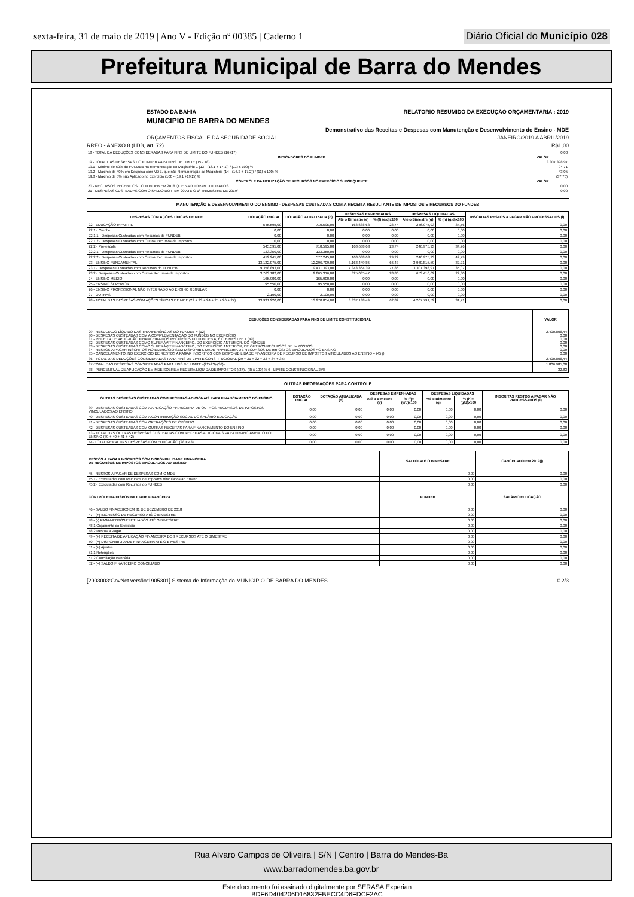sexta-feira, 31 de maio de 2019 | Ano V - Edição nº 00385 | Caderno 1 Diário Oficial do Município 028
Prefeitura Municipal de Barra do Mendes
ESTADO DA BAHIA RELATÓRIO RESUMIDO DA EXECUÇÃO ORÇAMENTÁRIA : 2019
MUNICIPIO DE BARRA DO MENDES
Demonstrativo das Receitas e Despesas com Manutenção e Desenvolvimento do Ensino - MDE
ORÇAMENTOS FISCAL E DA SEGURIDADE SOCIAL JANEIRO/2019 A ABRIL/2019
RREO - ANEXO 8 (LDB, art. 72) R$1,00
| 18 - TOTAL DA DEDUÇÕES CONSIDERADAS PARA FINS DE LIMITE DO FUNDEB (16+17) | 0,00 |
| INDICADORES DO FUNDEB | VALOR |
| --- | --- |
| 19 - TOTAL DAS DESPESAS DO FUNDEB PARA FINS DE LIMITE (15 - 18) | 3.307.398,97 |
| 19.1 - Mínimo de 60% do FUNDEB na Remuneração do Magistério 1 (13 - (16.1 + 17.1)) / (11) x 100) % | 94,71 |
| 19.2 - Máximo de 40% em Despesa com MDE, que não Remuneração do Magistério (14 - (16.2 + 17.2)) / (11) x 100) % | 43,05 |
| 19.3 - Máximo de 5% não Aplicado no Exercício (100 - (19.1 +19.2)) % | (37,76) |
| CONTROLE DA UTILIZAÇÃO DE RECURSOS NO EXERCÍCIO SUBSEQUENTE | VALOR |
| 20 - RECURSOS RECEBIDOS DO FUNDEB EM 2018 QUE NAO FORAM UTILIZADOS | 0,00 |
| 21 - DESPESAS CUSTEADAS COM O SALDO DO ITEM 20 ATÉ O 1º TRIMESTRE DE 2019² | 0,00 |
MANUTENÇÃO E DESENVOLVIMENTO DO ENSINO - DESPESAS CUSTEADAS COM A RECEITA RESULTANTE DE IMPOSTOS E RECURSOS DO FUNDEB
| DESPESAS COM AÇÕES TÍPICAS DE MDE | DOTAÇÃO INICIAL | DOTAÇÃO ATUALIZADA (d) | DESPESAS EMPENHADAS | | DESPESAS LIQUIDADAS | | INSCRITAS RESTOS A PAGAR NÃO PROCESSADOS (i) |
| --- | --- | --- | --- | --- | --- | --- | --- |
| | | | Até o Bimestre (e) | % (f) (e/d)x100 | Até o Bimestre (g) | % (h) (g/d)x100 | |
| 22 - EDUCAÇÃO INFANTIL | 545.595,00 | 710.595,00 | 168.688,63 | 23,74 | 246.975,93 | 34,76 | 0,00 |
| 22.1 - Creche | 0,00 | 0,00 | 0,00 | 0,00 | 0,00 | 0,00 | 0,00 |
| 22.1.1 - Despesas Custeadas com Recursos do FUNDEB | 0,00 | 0,00 | 0,00 | 0,00 | 0,00 | 0,00 | 0,00 |
| 22.1.2 - Despesas Custeadas com Outros Recursos de Impostos | 0,00 | 0,00 | 0,00 | 0,00 | 0,00 | 0,00 | 0,00 |
| 22.2 - Pré-escola | 545.595,00 | 710.595,00 | 168.688,63 | 23,74 | 246.975,93 | 34,76 | 0,00 |
| 22.2.1 - Despesas Custeadas com Recursos do FUNDEB | 133.350,00 | 133.350,00 | 0,00 | 0,00 | 0,00 | 0,00 | 0,00 |
| 22.2.2 - Despesas Custeadas com Outros Recursos de Impostos | 412.245,00 | 577.245,00 | 168.688,63 | 29,22 | 246.975,93 | 42,79 | 0,00 |
| 23 - ENSINO FUNDAMENTAL | 13.122.075,00 | 12.296.709,00 | 8.168.449,86 | 66,43 | 3.960.815,59 | 32,21 | 0,00 |
| 23.1 - Despesas Custeadas com Recursos do FUNDEB | 9.358.893,00 | 9.431.393,00 | 7.343.364,39 | 77,86 | 3.307.398,97 | 35,07 | 0,00 |
| 23.2 - Despesas Custeadas com Outros Recursos de Impostos | 3.763.182,00 | 2.865.316,00 | 825.085,47 | 28,80 | 653.416,62 | 22,80 | 0,00 |
| 24 - ENSINO MÉDIO | 165.900,00 | 165.900,00 | 0,00 | 0,00 | 0,00 | 0,00 | 0,00 |
| 25 - ENSINO SUPERIOR | 95.550,00 | 95.550,00 | 0,00 | 0,00 | 0,00 | 0,00 | 0,00 |
| 26 - ENSINO PROFISSIONAL NÃO INTEGRADO AO ENSINO REGULAR | 0,00 | 0,00 | 0,00 | 0,00 | 0,00 | 0,00 | 0,00 |
| 27 - OUTRAS | 2.100,00 | 2.100,00 | 0,00 | 0,00 | 0,00 | 0,00 | 0,00 |
| 28 - TOTAL DAS DESPESAS COM AÇÕES TÍPICAS DE MDE (22 + 23 + 24 + 25 + 26 + 27) | 13.931.220,00 | 13.270.854,00 | 8.337.138,49 | 62,82 | 4.207.791,52 | 31,71 | 0,00 |
| DEDUÇÕES CONSIDERADAS PARA FINS DE LIMITE CONSTITUCIONAL | VALOR |
| --- | --- |
| 29 - RESULTADO LÍQUIDO DAS TRANFERÊNCIAS DO FUNDEB = (12) 30 - DESPESAS CUSTEADAS COM A COMPLEMENTAÇÃO DO FUNDEB NO EXERCÍCIO 31 - RECEITA DE APLICAÇÃO FINANCEIRA DOS RECURSOS DO FUNDEB ATÉ O BIMESTRE = (49) 32 - DESPESAS CUSTEADAS COMO SUPERÁVIT FINANCEIRO, DO EXERCÍCIO ANTERIOR, DO FUNDEB 33 - DESPESAS CUSTEADAS COMO SUPERÁVIT FINANCEIRO, DO EXERCÍCIO ANTERIOR, DE OUTROS RECURSOS DE IMPOSTOS 34 - RESTOS A PAGAR INSCRITOS NO EXERCÍCIO SEM DISPONIBILIDADE FINANCEIRA DE RECURSOS DE IMPOSTOS VINCULADOS AO ENSINO 35 - CANCELAMENTO, NO EXERCICIO DE RESTOS A PAGAR INSCRITOS COM DISPONIBILIDADE FINANCEIRA DE RECURSO DE IMPOSTOS VINCULADOS AO ENSINO = (45 j) | 2.400.806,44 0,00 0,00 0,00 0,00 0,00 0,00 |
| 36 - TOTAL DAS DEDUÇÕES CONSIDERADAS PARA FINS DE LIMITE CONSTITUCIONAL (29 + 31 + 32 + 33 + 34 + 35) | 2.400.806,44 |
| 37-TOTAL DAS DESPESAS CONSIDERADAS PARA FINS DE LIMITE ((22+23)-(36)) | 1.806.985,08 |
| 38 - PERCENTUAL DE APLICAÇÃO EM MDE SOBRE A RECEITA LÍQUIDA DE IMPOSTOS ((37) / (3) x 100) % 6 - LIMITE CONSTITUCIONAL 25% | 32,83 |
OUTRAS INFORMAÇÕES PARA CONTROLE
| OUTRAS DESPESAS CUSTEADAS COM RECEITAS ADICIONAIS PARA FINANCIAMENTO DO ENSINO | DOTAÇÃO INICIAL | DOTAÇÃO ATUALIZADA (d) | DESPESAS EMPENHADAS | | DESPESAS LIQUIDADAS | | INSCRITAS RESTOS A PAGAR NÃO PROCESSADOS (i) |
| --- | --- | --- | --- | --- | --- | --- | --- |
| | | | Até o Bimestre (e) | % (f)= (e/d)x100 | Até o Bimestre (g) | % (h)= (g/d)x100 | |
| 39 - DESPESAS CUSTEADAS COM A APLICAÇÃO FINANCEIRA DE OUTROS RECURSOS DE IMPOSTOS VINCULADOS AO ENSINO | 0,00 | 0,00 | 0,00 | 0,00 | 0,00 | 0,00 | 0,00 |
| 40 - DESPESAS CUSTEADAS COM A CONTRIBUIÇÃO SOCIAL DO SALÁRIO-EDUCAÇÃO | 0,00 | 0,00 | 0,00 | 0,00 | 0,00 | 0,00 | 0,00 |
| 41 - DESPESAS CUSTEADAS COM OPERAÇÕES DE CRÉDITO | 0,00 | 0,00 | 0,00 | 0,00 | 0,00 | 0,00 | 0,00 |
| 42 - DESPESAS CUSTEADAS COM OUTRAS RECEITAS PARA FINANCIAMENTO DO ENSINO | 0,00 | 0,00 | 0,00 | 0,00 | 0,00 | 0,00 | 0,00 |
| 43 - TOTAL DAS OUTRAS DESPESAS CUSTEADAS COM RECEITAS ADICIONAIS PARA FINANCIAMENTO DO ENSINO (39 + 40 + 41 + 42) | 0,00 | 0,00 | 0,00 | 0,00 | 0,00 | 0,00 | 0,00 |
| 44- TOTAL GERAL DAS DESPESAS COM EDUCAÇÃO (28 + 43) | 0,00 | 0,00 | 0,00 | 0,00 | 0,00 | 0,00 | 0,00 |
| RESTOS A PAGAR INSCRITOS COM DISPONIBILIDADE FINANCEIRA DE RECURSOS DE IMPOSTOS VINCULADOS AO ENSINO | SALDO ATÉ O BIMESTRE | CANCELADO EM 2019(j) |
| --- | --- | --- |
| 45 - RESTOS A PAGAR DE DESPESAS COM O MDE | 0,00 | 0,00 |
| 45.1 - Executadas com Recursos de Impostos Vinculados ao Ensino | 0,00 | 0,00 |
| 45.2 - Executadas com Recursos do FUNDEB | 0,00 | 0,00 |
| CONTROLE DA DISPONIBILIDADE FINANCEIRA | FUNDEB | SALÁRIO EDUCAÇÃO |
| 46 - SALDO FINACEIRO EM 31 DE DEZEMBRO DE 2018 | 0,00 | 0,00 |
| 47 - (+) INGRESSO DE RECURSO ATÉ O BIMESTRE | 0,00 | 0,00 |
| 48 - (-) PAGAMENTOS EFETUADOS ATÉ O BIMESTRE | 0,00 | 0,00 |
| 48.1 Orçamento do Exercício | 0,00 | 0,00 |
| 48.2 Restos a Pagar | 0,00 | 0,00 |
| 49 - (+) RECEITA DE APLICAÇÃO FINANCEIRA DOS RECURSOS ATÉ O BIMESTRE | 0,00 | 0,00 |
| 50 - (=) DISPONIBILIDADE FINANCEIRA ATÉ O BIMESTRE | 0,00 | 0,00 |
| 51 - (+) Ajustes | 0,00 | 0,00 |
| 51.1 Retenções | 0,00 | 0,00 |
| 51.2 Conciliação Bancária | 0,00 | 0,00 |
| 52 - (=) SALDO FINANCEIRO CONCILIADO | 0,00 | 0,00 |
[2903003:GovNet versão:1905301] Sistema de Informação do MUNICIPIO DE BARRA DO MENDES # 2/3
Rua Alvaro Campos de Oliveira | S/N | Centro | Barra do Mendes-Ba
www.barradomendes.ba.gov.br
Este documento foi assinado digitalmente por SERASA Experian
BDF6D404206D16832FBECC4D6FDCF2AC